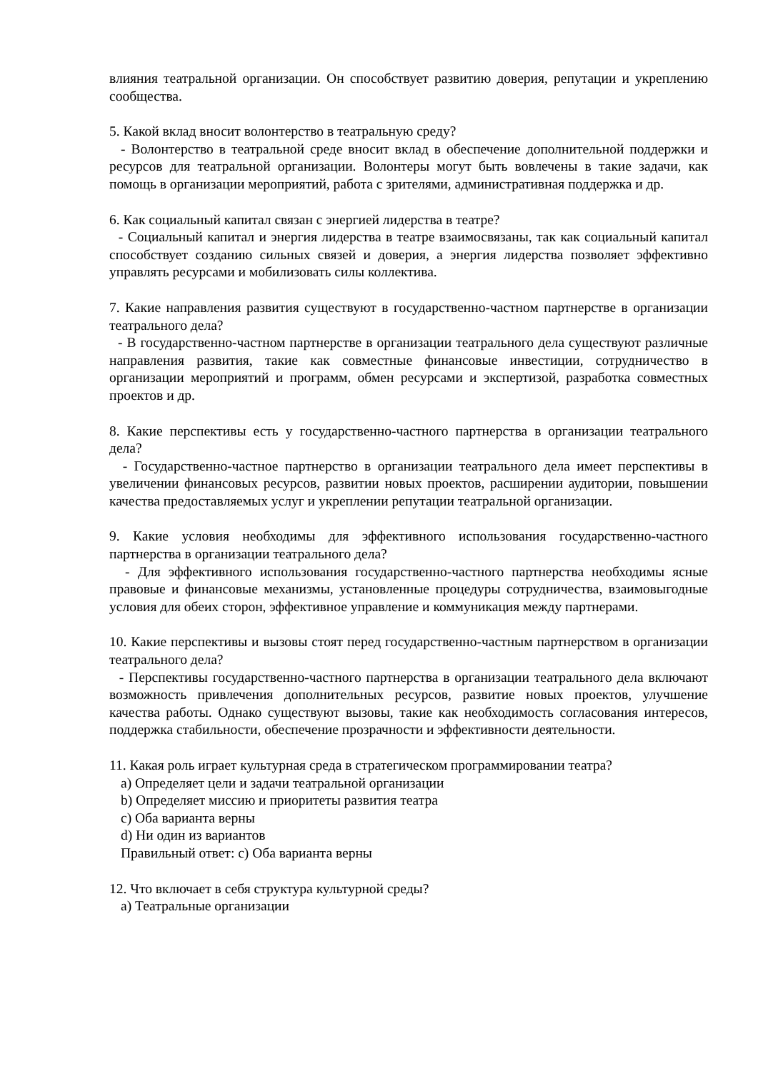влияния театральной организации. Он способствует развитию доверия, репутации и укреплению сообщества.
5. Какой вклад вносит волонтерство в театральную среду?
- Волонтерство в театральной среде вносит вклад в обеспечение дополнительной поддержки и ресурсов для театральной организации. Волонтеры могут быть вовлечены в такие задачи, как помощь в организации мероприятий, работа с зрителями, административная поддержка и др.
6. Как социальный капитал связан с энергией лидерства в театре?
- Социальный капитал и энергия лидерства в театре взаимосвязаны, так как социальный капитал способствует созданию сильных связей и доверия, а энергия лидерства позволяет эффективно управлять ресурсами и мобилизовать силы коллектива.
7. Какие направления развития существуют в государственно-частном партнерстве в организации театрального дела?
- В государственно-частном партнерстве в организации театрального дела существуют различные направления развития, такие как совместные финансовые инвестиции, сотрудничество в организации мероприятий и программ, обмен ресурсами и экспертизой, разработка совместных проектов и др.
8. Какие перспективы есть у государственно-частного партнерства в организации театрального дела?
- Государственно-частное партнерство в организации театрального дела имеет перспективы в увеличении финансовых ресурсов, развитии новых проектов, расширении аудитории, повышении качества предоставляемых услуг и укреплении репутации театральной организации.
9. Какие условия необходимы для эффективного использования государственно-частного партнерства в организации театрального дела?
- Для эффективного использования государственно-частного партнерства необходимы ясные правовые и финансовые механизмы, установленные процедуры сотрудничества, взаимовыгодные условия для обеих сторон, эффективное управление и коммуникация между партнерами.
10. Какие перспективы и вызовы стоят перед государственно-частным партнерством в организации театрального дела?
- Перспективы государственно-частного партнерства в организации театрального дела включают возможность привлечения дополнительных ресурсов, развитие новых проектов, улучшение качества работы. Однако существуют вызовы, такие как необходимость согласования интересов, поддержка стабильности, обеспечение прозрачности и эффективности деятельности.
11. Какая роль играет культурная среда в стратегическом программировании театра?
a) Определяет цели и задачи театральной организации
b) Определяет миссию и приоритеты развития театра
c) Оба варианта верны
d) Ни один из вариантов
Правильный ответ: c) Оба варианта верны
12. Что включает в себя структура культурной среды?
a) Театральные организации